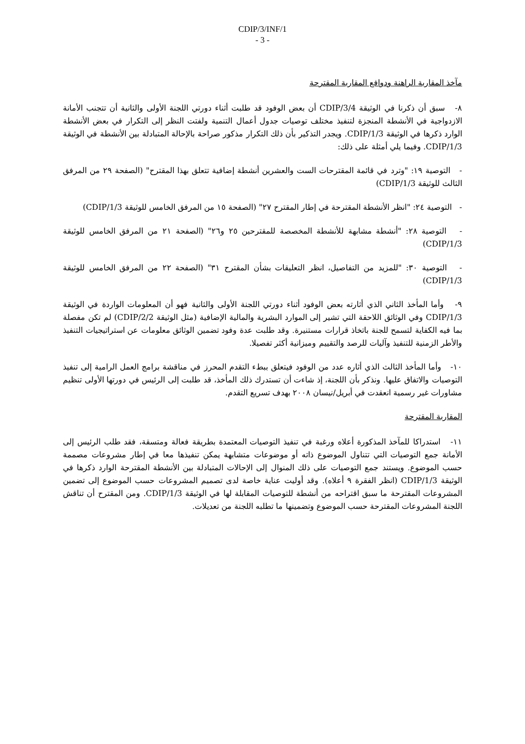CDIP/3/INF/1
- 3 -
مآخذ المقاربة الراهنة ودوافع المقاربة المقترحة
٨- سبق أن ذكرنا في الوثيقة CDIP/3/4 أن بعض الوفود قد طلبت أثناء دورتي اللجنة الأولى والثانية أن تتجنب الأمانة الازدواجية في الأنشطة المنجزة لتنفيذ مختلف توصيات جدول أعمال التنمية ولفتت النظر إلى التكرار في بعض الأنشطة الوارد ذكرها في الوثيقة CDIP/1/3. ويجدر التذكير بأن ذلك التكرار مذكور صراحة بالإحالة المتبادلة بين الأنشطة في الوثيقة CDIP/1/3. وفيما يلي أمثلة على ذلك:
- التوصية ١٩: "وترد في قائمة المقترحات الست والعشرين أنشطة إضافية تتعلق بهذا المقترح" (الصفحة ٢٩ من المرفق الثالث للوثيقة CDIP/1/3)
- التوصية ٢٤: "انظر الأنشطة المقترحة في إطار المقترح ٢٧" (الصفحة ١٥ من المرفق الخامس للوثيقة CDIP/1/3)
- التوصية ٢٨: "أنشطة مشابهة للأنشطة المخصصة للمقترحين ٢٥ و٢٦" (الصفحة ٢١ من المرفق الخامس للوثيقة CDIP/1/3)
- التوصية ٣٠: "للمزيد من التفاصيل، انظر التعليقات بشأن المقترح ٣١" (الصفحة ٢٢ من المرفق الخامس للوثيقة CDIP/1/3)
٩- وأما المأخذ الثاني الذي أثارته بعض الوفود أثناء دورتي اللجنة الأولى والثانية فهو أن المعلومات الواردة في الوثيقة CDIP/1/3 وفي الوثائق اللاحقة التي تشير إلى الموارد البشرية والمالية الإضافية (مثل الوثيقة CDIP/2/2) لم تكن مفصلة بما فيه الكفاية لتسمح للجنة باتخاذ قرارات مستنيرة. وقد طلبت عدة وفود تضمين الوثائق معلومات عن استراتيجيات التنفيذ والأطر الزمنية للتنفيذ وآليات للرصد والتقييم وميزانية أكثر تفصيلا.
١٠- وأما المأخذ الثالث الذي أثاره عدد من الوفود فيتعلق ببطء التقدم المحرز في مناقشة برامج العمل الرامية إلى تنفيذ التوصيات والاتفاق عليها. ونذكر بأن اللجنة، إذ شاءت أن تستدرك ذلك المأخذ، قد طلبت إلى الرئيس في دورتها الأولى تنظيم مشاورات غير رسمية انعقدت في أبريل/نيسان ٢٠٠٨ بهدف تسريع التقدم.
المقاربة المقترحة
١١- استدراكا للمآخذ المذكورة أعلاه ورغبة في تنفيذ التوصيات المعتمدة بطريقة فعالة ومتسقة، فقد طلب الرئيس إلى الأمانة جمع التوصيات التي تتناول الموضوع ذاته أو موضوعات متشابهة يمكن تنفيذها معا في إطار مشروعات مصممة حسب الموضوع. ويستند جمع التوصيات على ذلك المنوال إلى الإحالات المتبادلة بين الأنشطة المقترحة الوارد ذكرها في الوثيقة CDIP/1/3 (انظر الفقرة ٩ أعلاه). وقد أوليت عناية خاصة لدى تصميم المشروعات حسب الموضوع إلى تضمين المشروعات المقترحة ما سبق اقتراحه من أنشطة للتوصيات المقابلة لها في الوثيقة CDIP/1/3. ومن المقترح أن تناقش اللجنة المشروعات المقترحة حسب الموضوع وتضمينها ما تطلبه اللجنة من تعديلات.